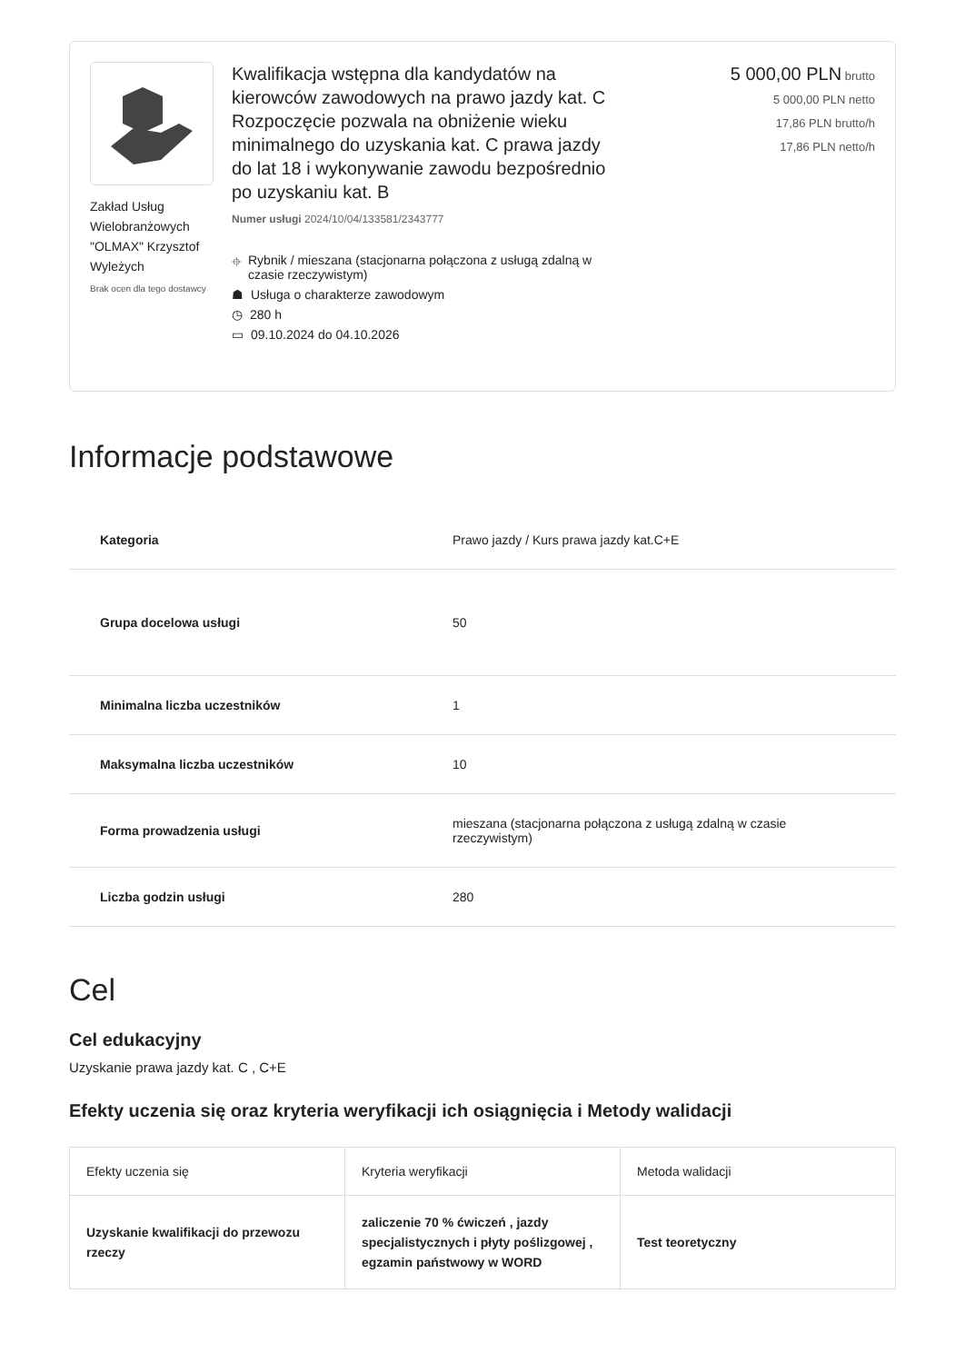Zakład Usług Wielobranżowych "OLMAX" Krzysztof Wyleżych
Brak ocen dla tego dostawcy
Kwalifikacja wstępna dla kandydatów na kierowców zawodowych na prawo jazdy kat. C Rozpoczęcie pozwala na obniżenie wieku minimalnego do uzyskania kat. C prawa jazdy do lat 18 i wykonywanie zawodu bezpośrednio po uzyskaniu kat. B
Numer usługi 2024/10/04/133581/2343777
⌖ Rybnik / mieszana (stacjonarna połączona z usługą zdalną w czasie rzeczywistym)
☗ Usługa o charakterze zawodowym
◷ 280 h
▭ 09.10.2024 do 04.10.2026
5 000,00 PLN brutto
5 000,00 PLN netto
17,86 PLN brutto/h
17,86 PLN netto/h
Informacje podstawowe
| Kategoria | Prawo jazdy / Kurs prawa jazdy kat.C+E |
| Grupa docelowa usługi | 50 |
| Minimalna liczba uczestników | 1 |
| Maksymalna liczba uczestników | 10 |
| Forma prowadzenia usługi | mieszana (stacjonarna połączona z usługą zdalną w czasie rzeczywistym) |
| Liczba godzin usługi | 280 |
Cel
Cel edukacyjny
Uzyskanie prawa jazdy kat. C , C+E
Efekty uczenia się oraz kryteria weryfikacji ich osiągnięcia i Metody walidacji
| Efekty uczenia się | Kryteria weryfikacji | Metoda walidacji |
| --- | --- | --- |
| Uzyskanie kwalifikacji do przewozu rzeczy | zaliczenie 70 % ćwiczeń , jazdy specjalistycznych i płyty poślizgowej , egzamin państwowy w WORD | Test teoretyczny |